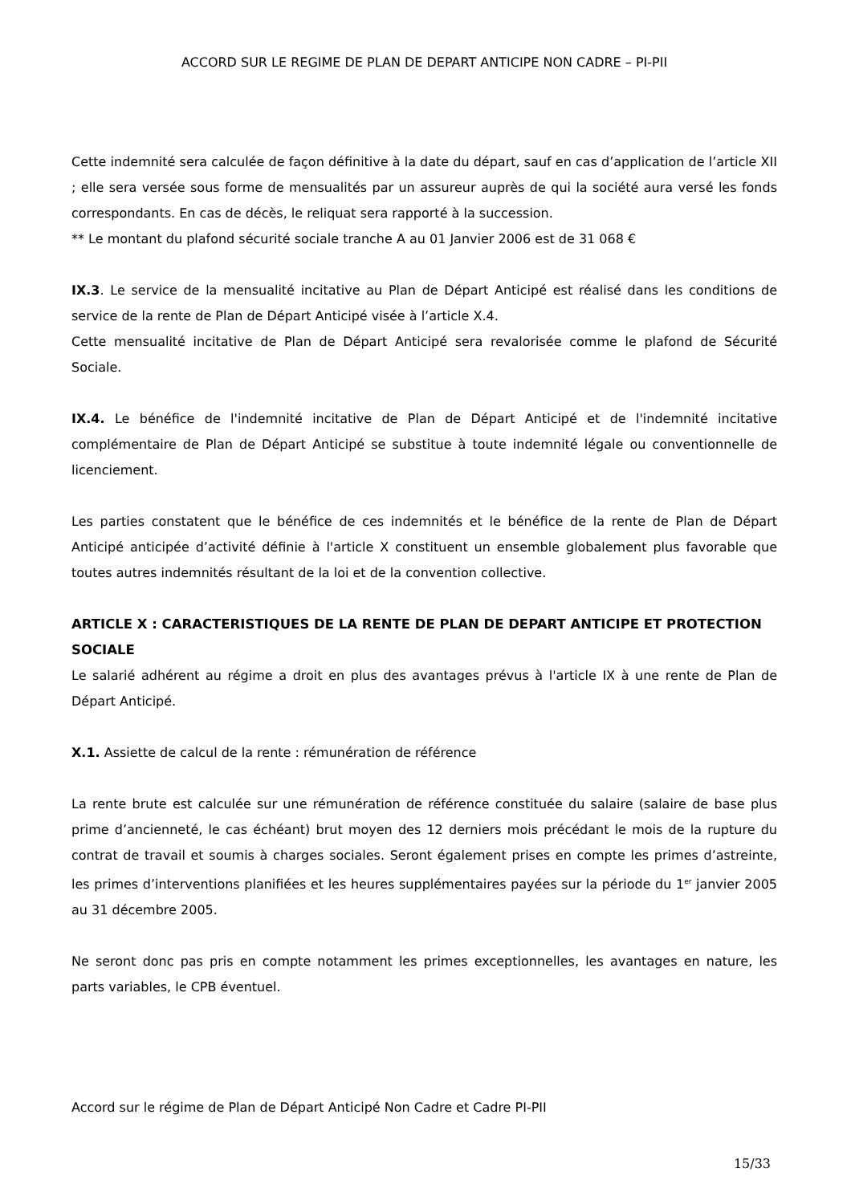ACCORD SUR LE REGIME DE PLAN DE DEPART ANTICIPE NON CADRE – PI-PII
Cette indemnité sera calculée de façon définitive à la date du départ, sauf en cas d’application de l’article XII ; elle sera versée sous forme de mensualités par un assureur auprès de qui la société aura versé les fonds correspondants. En cas de décès, le reliquat sera rapporté à la succession.
** Le montant du plafond sécurité sociale tranche A au 01 Janvier 2006 est de 31 068 €
IX.3. Le service de la mensualité incitative au Plan de Départ Anticipé est réalisé dans les conditions de service de la rente de Plan de Départ Anticipé visée à l’article X.4.
Cette mensualité incitative de Plan de Départ Anticipé sera revalorisée comme le plafond de Sécurité Sociale.
IX.4. Le bénéfice de l'indemnité incitative de Plan de Départ Anticipé et de l'indemnité incitative complémentaire de Plan de Départ Anticipé se substitue à toute indemnité légale ou conventionnelle de licenciement.
Les parties constatent que le bénéfice de ces indemnités et le bénéfice de la rente de Plan de Départ Anticipé anticipée d’activité définie à l'article X constituent un ensemble globalement plus favorable que toutes autres indemnités résultant de la loi et de la convention collective.
ARTICLE X : CARACTERISTIQUES DE LA RENTE DE PLAN DE DEPART ANTICIPE ET PROTECTION SOCIALE
Le salarié adhérent au régime a droit en plus des avantages prévus à l'article IX à une rente de Plan de Départ Anticipé.
X.1. Assiette de calcul de la rente : rémunération de référence
La rente brute est calculée sur une rémunération de référence constituée du salaire (salaire de base plus prime d’ancienneté, le cas échéant) brut moyen des 12 derniers mois précédant le mois de la rupture du contrat de travail et soumis à charges sociales. Seront également prises en compte les primes d’astreinte, les primes d’interventions planifiées et les heures supplémentaires payées sur la période du 1<sup>er</sup> janvier 2005 au 31 décembre 2005.
Ne seront donc pas pris en compte notamment les primes exceptionnelles, les avantages en nature, les parts variables, le CPB éventuel.
Accord sur le régime de Plan de Départ Anticipé Non Cadre et Cadre PI-PII
15/33